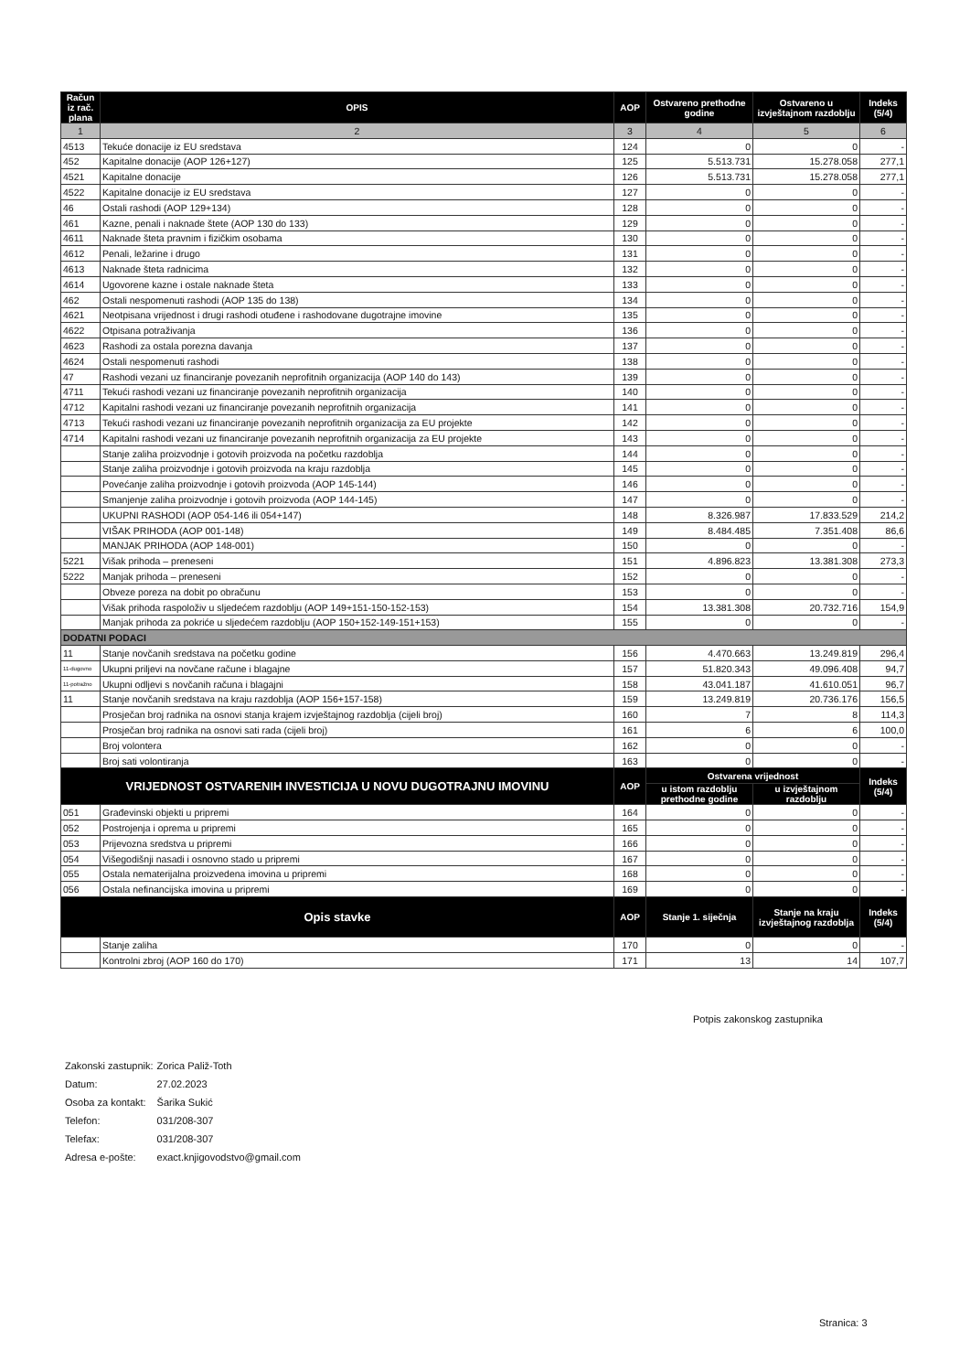| Račun iz rač. plana | OPIS | AOP | Ostvareno prethodne godine | Ostvareno u izvještajnom razdoblju | Indeks (5/4) |
| --- | --- | --- | --- | --- | --- |
| 1 | 2 | 3 | 4 | 5 | 6 |
| 4513 | Tekuće donacije iz EU sredstava | 124 | 0 | 0 | - |
| 452 | Kapitalne donacije (AOP 126+127) | 125 | 5.513.731 | 15.278.058 | 277,1 |
| 4521 | Kapitalne donacije | 126 | 5.513.731 | 15.278.058 | 277,1 |
| 4522 | Kapitalne donacije iz EU sredstava | 127 | 0 | 0 | - |
| 46 | Ostali rashodi (AOP 129+134) | 128 | 0 | 0 | - |
| 461 | Kazne, penali i naknade štete (AOP 130 do 133) | 129 | 0 | 0 | - |
| 4611 | Naknade šteta pravnim i fizičkim osobama | 130 | 0 | 0 | - |
| 4612 | Penali, ležarine i drugo | 131 | 0 | 0 | - |
| 4613 | Naknade šteta radnicima | 132 | 0 | 0 | - |
| 4614 | Ugovorene kazne i ostale naknade šteta | 133 | 0 | 0 | - |
| 462 | Ostali nespomenuti rashodi (AOP 135 do 138) | 134 | 0 | 0 | - |
| 4621 | Neotpisana vrijednost i drugi rashodi otuđene i rashodovane dugotrajne imovine | 135 | 0 | 0 | - |
| 4622 | Otpisana potraživanja | 136 | 0 | 0 | - |
| 4623 | Rashodi za ostala porezna davanja | 137 | 0 | 0 | - |
| 4624 | Ostali nespomenuti rashodi | 138 | 0 | 0 | - |
| 47 | Rashodi vezani uz financiranje povezanih neprofitnih organizacija (AOP 140 do 143) | 139 | 0 | 0 | - |
| 4711 | Tekući rashodi vezani uz financiranje povezanih neprofitnih organizacija | 140 | 0 | 0 | - |
| 4712 | Kapitalni rashodi vezani uz financiranje povezanih neprofitnih organizacija | 141 | 0 | 0 | - |
| 4713 | Tekući rashodi vezani uz financiranje povezanih neprofitnih organizacija za EU projekte | 142 | 0 | 0 | - |
| 4714 | Kapitalni rashodi vezani uz financiranje povezanih neprofitnih organizacija za EU projekte | 143 | 0 | 0 | - |
| | Stanje zaliha proizvodnje i gotovih proizvoda na početku razdoblja | 144 | 0 | 0 | - |
| | Stanje zaliha proizvodnje i gotovih proizvoda na kraju razdoblja | 145 | 0 | 0 | - |
| | Povećanje zaliha proizvodnje i gotovih proizvoda (AOP 145-144) | 146 | 0 | 0 | - |
| | Smanjenje zaliha proizvodnje i gotovih proizvoda (AOP 144-145) | 147 | 0 | 0 | - |
| | UKUPNI RASHODI (AOP 054-146 ili 054+147) | 148 | 8.326.987 | 17.833.529 | 214,2 |
| | VIŠAK PRIHODA (AOP 001-148) | 149 | 8.484.485 | 7.351.408 | 86,6 |
| | MANJAK PRIHODA (AOP 148-001) | 150 | 0 | 0 | - |
| 5221 | Višak prihoda – preneseni | 151 | 4.896.823 | 13.381.308 | 273,3 |
| 5222 | Manjak prihoda – preneseni | 152 | 0 | 0 | - |
| | Obveze poreza na dobit po obračunu | 153 | 0 | 0 | - |
| | Višak prihoda raspoloživ u sljedećem razdoblju (AOP 149+151-150-152-153) | 154 | 13.381.308 | 20.732.716 | 154,9 |
| | Manjak prihoda za pokriće u sljedećem razdoblju (AOP 150+152-149-151+153) | 155 | 0 | 0 | - |
| DODATNI PODACI | | | | | |
| 11 | Stanje novčanih sredstava na početku godine | 156 | 4.470.663 | 13.249.819 | 296,4 |
| 11-dugovno | Ukupni priljevi na novčane račune i blagajne | 157 | 51.820.343 | 49.096.408 | 94,7 |
| 11-potražno | Ukupni odljevi s novčanih računa i blagajni | 158 | 43.041.187 | 41.610.051 | 96,7 |
| 11 | Stanje novčanih sredstava na kraju razdoblja (AOP 156+157-158) | 159 | 13.249.819 | 20.736.176 | 156,5 |
| | Prosječan broj radnika na osnovi stanja krajem izvještajnog razdoblja (cijeli broj) | 160 | 7 | 8 | 114,3 |
| | Prosječan broj radnika na osnovi sati rada (cijeli broj) | 161 | 6 | 6 | 100,0 |
| | Broj volontera | 162 | 0 | 0 | - |
| | Broj sati volontiranja | 163 | 0 | 0 | - |
| VRIJEDNOST OSTVARENIH INVESTICIJA U NOVU DUGOTRAJNU IMOVINU | | AOP | Ostvarena vrijednost | | Indeks (5/4) |
| | | | u istom razdoblju prethodne godine | u izvještajnom razdoblju | |
| 051 | Građevinski objekti u pripremi | 164 | 0 | 0 | - |
| 052 | Postrojenja i oprema u pripremi | 165 | 0 | 0 | - |
| 053 | Prijevozna sredstva u pripremi | 166 | 0 | 0 | - |
| 054 | Višegodišnji nasadi i osnovno stado u pripremi | 167 | 0 | 0 | - |
| 055 | Ostala nematerijalna proizvedena imovina u pripremi | 168 | 0 | 0 | - |
| 056 | Ostala nefinancijska imovina u pripremi | 169 | 0 | 0 | - |
| Opis stavke | | AOP | Stanje 1. siječnja | Stanje na kraju izvještajnog razdoblja | Indeks (5/4) |
| | Stanje zaliha | 170 | 0 | 0 | - |
| | Kontrolni zbroj (AOP 160 do 170) | 171 | 13 | 14 | 107,7 |
Potpis zakonskog zastupnika
| Zakonski zastupnik: | Zorica Paliž-Toth |
| Datum: | 27.02.2023 |
| Osoba za kontakt: | Šarika Sukić |
| Telefon: | 031/208-307 |
| Telefax: | 031/208-307 |
| Adresa e-pošte: | exact.knjigovodstvo@gmail.com |
Stranica: 3